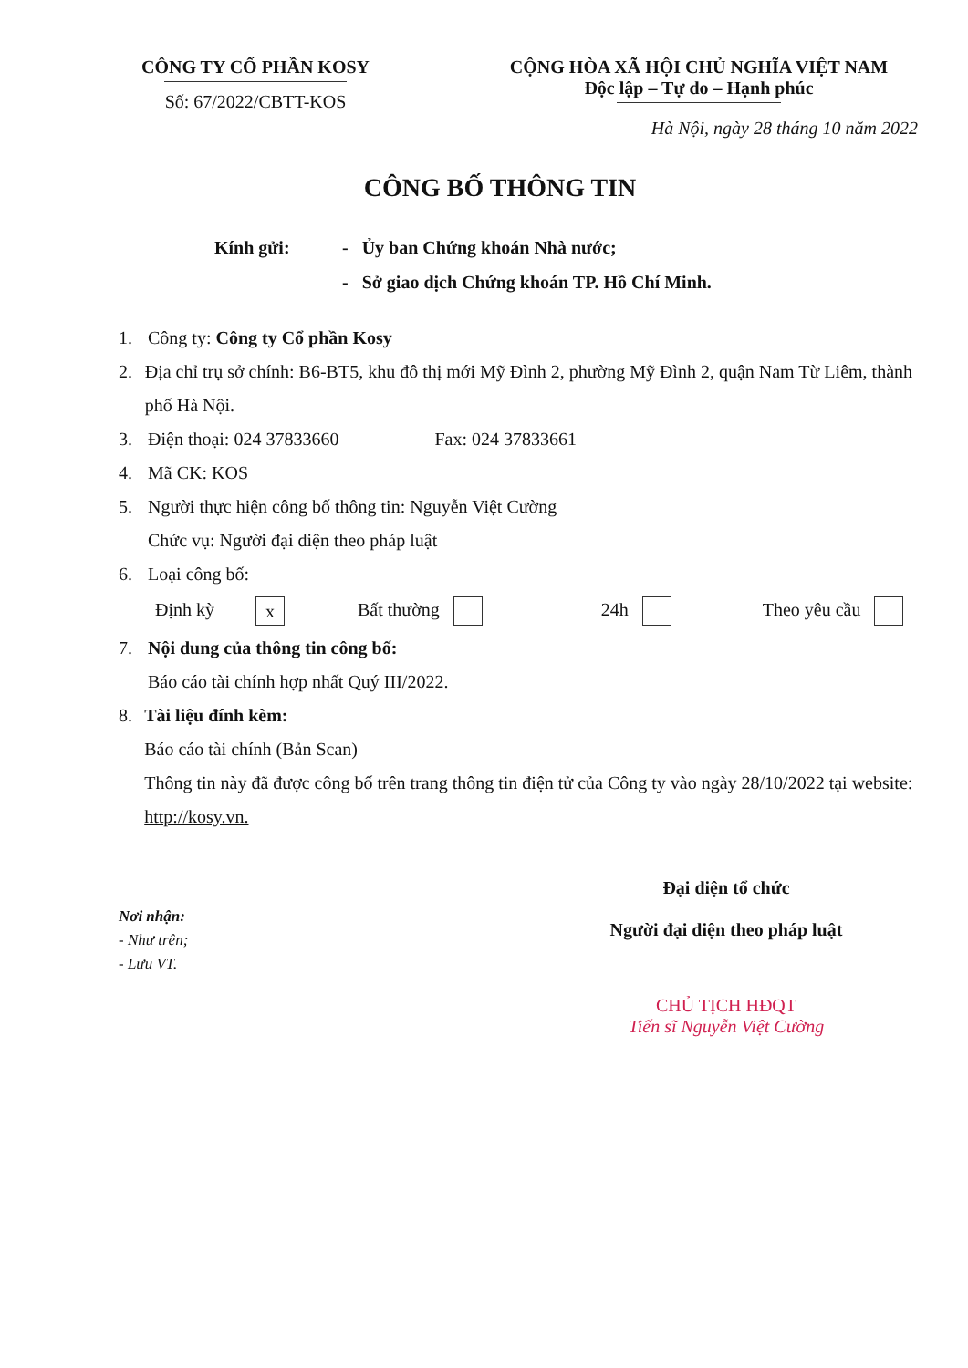CÔNG TY CỔ PHẦN KOSY
Số: 67/2022/CBTT-KOS
CỘNG HÒA XÃ HỘI CHỦ NGHĨA VIỆT NAM
Độc lập – Tự do – Hạnh phúc
Hà Nội, ngày 28 tháng 10 năm 2022
CÔNG BỐ THÔNG TIN
Kính gửi: - Ủy ban Chứng khoán Nhà nước;
- Sở giao dịch Chứng khoán TP. Hồ Chí Minh.
1. Công ty: Công ty Cổ phần Kosy
2. Địa chỉ trụ sở chính: B6-BT5, khu đô thị mới Mỹ Đình 2, phường Mỹ Đình 2, quận Nam Từ Liêm, thành phố Hà Nội.
3. Điện thoại: 024 37833660 Fax: 024 37833661
4. Mã CK: KOS
5. Người thực hiện công bố thông tin: Nguyễn Việt Cường
Chức vụ: Người đại diện theo pháp luật
6. Loại công bố:
Định kỳ x Bất thường 24h Theo yêu cầu
7. Nội dung của thông tin công bố:
Báo cáo tài chính hợp nhất Quý III/2022.
8. Tài liệu đính kèm:
Báo cáo tài chính (Bản Scan)
Thông tin này đã được công bố trên trang thông tin điện tử của Công ty vào ngày 28/10/2022 tại website: http://kosy.vn.
Nơi nhận:
- Như trên;
- Lưu VT.
Đại diện tổ chức
Người đại diện theo pháp luật
CHỦ TỊCH HĐQT
Tiến sĩ Nguyễn Việt Cường